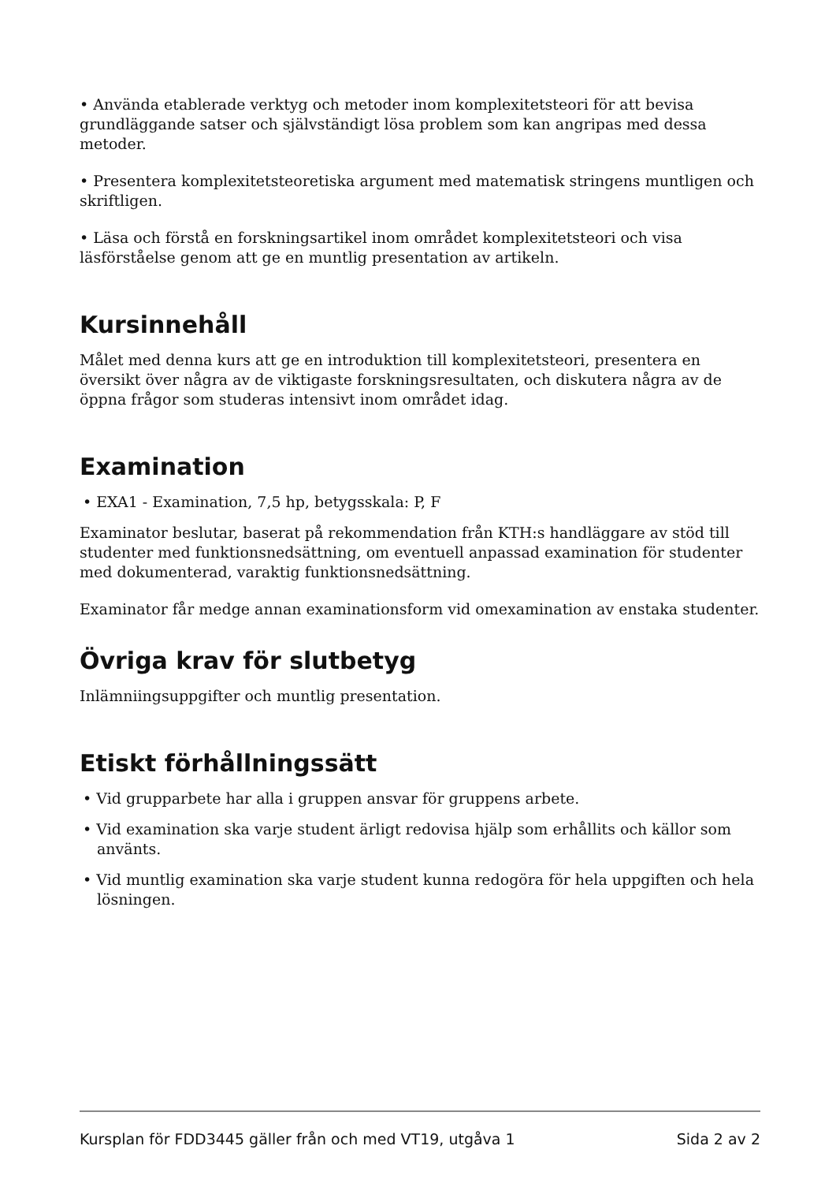• Använda etablerade verktyg och metoder inom komplexitetsteori för att bevisa grundläggande satser och självständigt lösa problem som kan angripas med dessa metoder.
• Presentera komplexitetsteoretiska argument med matematisk stringens muntligen och skriftligen.
• Läsa och förstå en forskningsartikel inom området komplexitetsteori och visa läsförståelse genom att ge en muntlig presentation av artikeln.
Kursinnehåll
Målet med denna kurs att ge en introduktion till komplexitetsteori, presentera en översikt över några av de viktigaste forskningsresultaten, och diskutera några av de öppna frågor som studeras intensivt inom området idag.
Examination
• EXA1 - Examination, 7,5 hp, betygsskala: P, F
Examinator beslutar, baserat på rekommendation från KTH:s handläggare av stöd till studenter med funktionsnedsättning, om eventuell anpassad examination för studenter med dokumenterad, varaktig funktionsnedsättning.
Examinator får medge annan examinationsform vid omexamination av enstaka studenter.
Övriga krav för slutbetyg
Inlämniingsuppgifter och muntlig presentation.
Etiskt förhållningssätt
• Vid grupparbete har alla i gruppen ansvar för gruppens arbete.
• Vid examination ska varje student ärligt redovisa hjälp som erhållits och källor som använts.
• Vid muntlig examination ska varje student kunna redogöra för hela uppgiften och hela lösningen.
Kursplan för FDD3445 gäller från och med VT19, utgåva 1 Sida 2 av 2